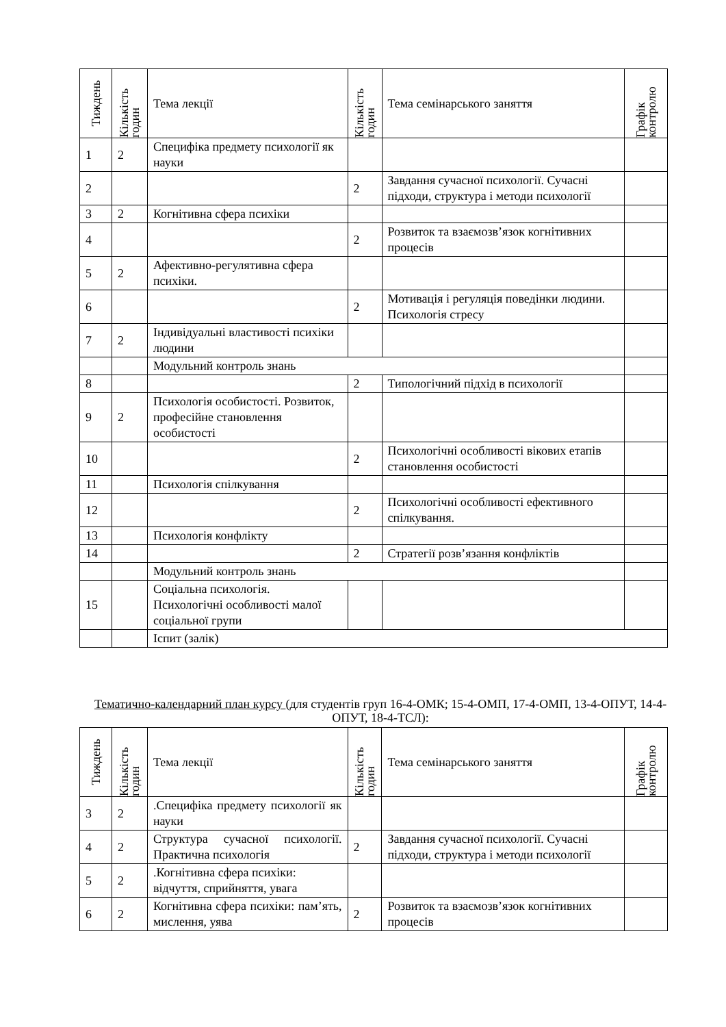| Тиждень | Кількість годин | Тема лекції | Кількість годин | Тема семінарського заняття | Графік контролю |
| --- | --- | --- | --- | --- | --- |
| 1 | 2 | Специфіка предмету психології як науки | | | |
| 2 | | | 2 | Завдання сучасної психології. Сучасні підходи, структура і методи психології | |
| 3 | 2 | Когнітивна сфера психіки | | | |
| 4 | | | 2 | Розвиток та взаємозв’язок когнітивних процесів | |
| 5 | 2 | Афективно-регулятивна сфера психіки. | | | |
| 6 | | | 2 | Мотивація і регуляція поведінки людини. Психологія стресу | |
| 7 | 2 | Індивідуальні властивості психіки людини | | | |
| | | Модульний контроль знань | | | |
| 8 | | | 2 | Типологічний підхід в психології | |
| 9 | 2 | Психологія особистості. Розвиток, професійне становлення особистості | | | |
| 10 | | | 2 | Психологічні особливості вікових етапів становлення особистості | |
| 11 | | Психологія спілкування | | | |
| 12 | | | 2 | Психологічні особливості ефективного спілкування. | |
| 13 | | Психологія конфлікту | | | |
| 14 | | | 2 | Стратегії розв’язання конфліктів | |
| | | Модульний контроль знань | | | |
| 15 | | Соціальна психологія. Психологічні особливості малої соціальної групи | | | |
| | | Іспит (залік) | | | |
Тематично-календарний план курсу (для студентів груп 16-4-ОМК; 15-4-ОМП, 17-4-ОМП, 13-4-ОПУТ, 14-4-ОПУТ, 18-4-ТСЛ):
| Тиждень | Кількість годин | Тема лекції | Кількість годин | Тема семінарського заняття | Графік контролю |
| --- | --- | --- | --- | --- | --- |
| 3 | 2 | .Специфіка предмету психології як науки | | | |
| 4 | 2 | Структура сучасної психології. Практична психологія | 2 | Завдання сучасної психології. Сучасні підходи, структура і методи психології | |
| 5 | 2 | .Когнітивна сфера психіки: відчуття, сприйняття, увага | | | |
| 6 | 2 | Когнітивна сфера психіки: пам’ять, мислення, уява | 2 | Розвиток та взаємозв’язок когнітивних процесів | |